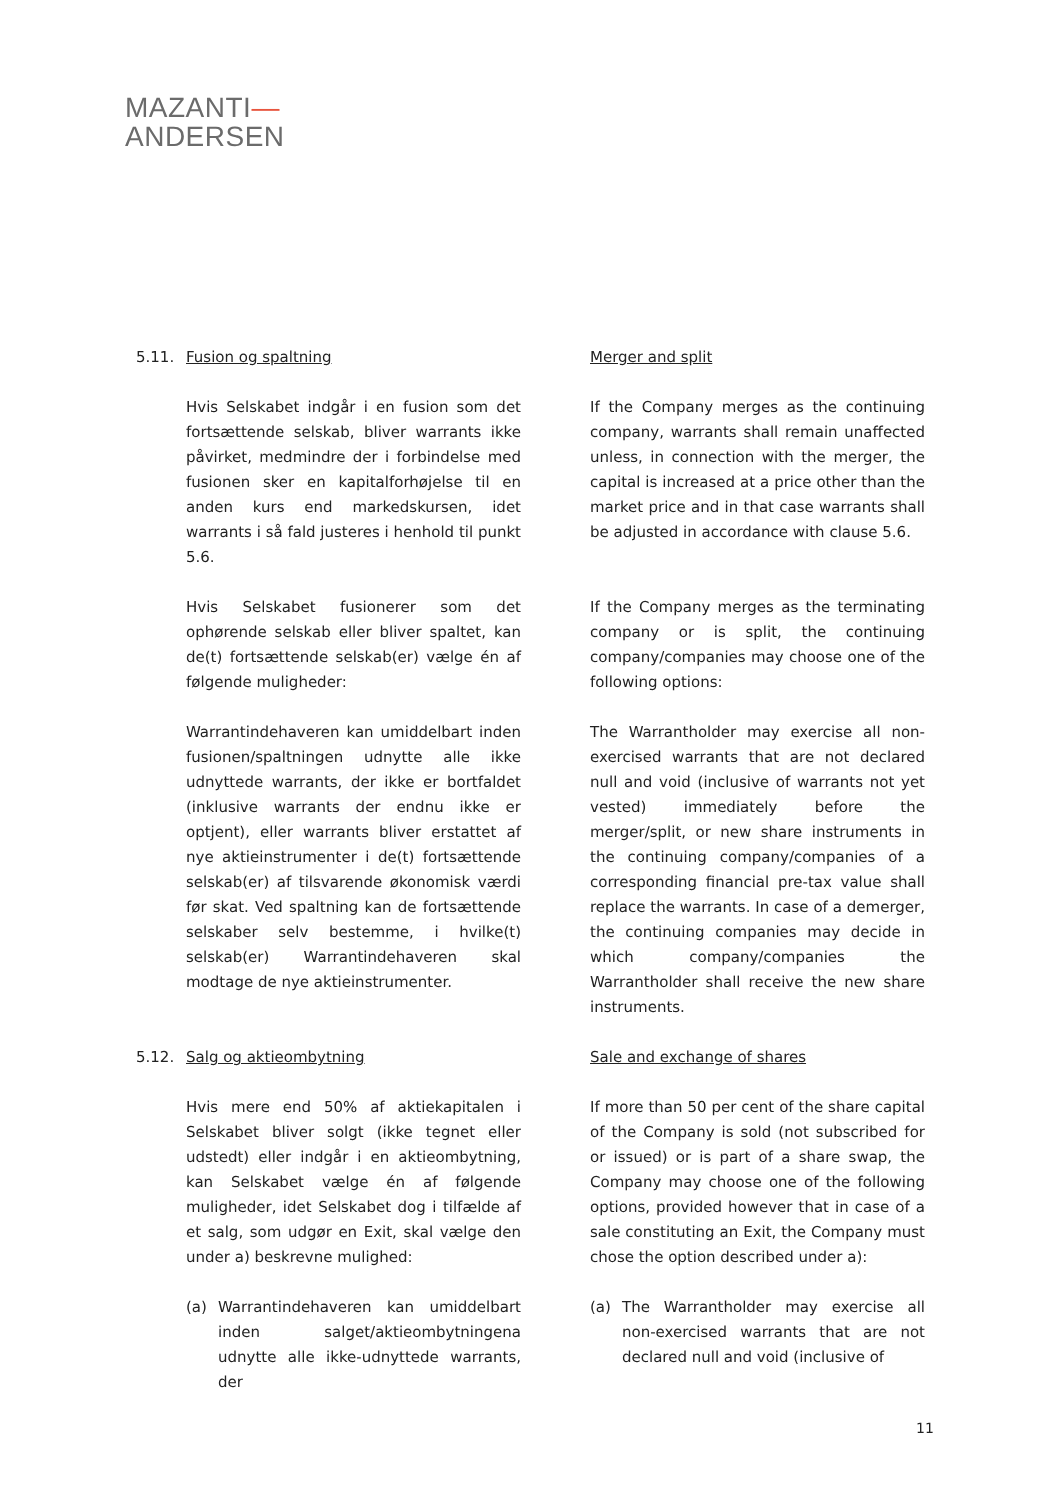MAZANTI—
ANDERSEN
5.11. Fusion og spaltning Merger and split
Hvis Selskabet indgår i en fusion som det fortsættende selskab, bliver warrants ikke påvirket, medmindre der i forbindelse med fusionen sker en kapitalforhøjelse til en anden kurs end markedskursen, idet warrants i så fald justeres i henhold til punkt 5.6.
If the Company merges as the continuing company, warrants shall remain unaffected unless, in connection with the merger, the capital is increased at a price other than the market price and in that case warrants shall be adjusted in accordance with clause 5.6.
Hvis Selskabet fusionerer som det ophørende selskab eller bliver spaltet, kan de(t) fortsættende selskab(er) vælge én af følgende muligheder:
If the Company merges as the terminating company or is split, the continuing company/companies may choose one of the following options:
Warrantindehaveren kan umiddelbart inden fusionen/spaltningen udnytte alle ikke udnyttede warrants, der ikke er bortfaldet (inklusive warrants der endnu ikke er optjent), eller warrants bliver erstattet af nye aktieinstrumenter i de(t) fortsættende selskab(er) af tilsvarende økonomisk værdi før skat. Ved spaltning kan de fortsættende selskaber selv bestemme, i hvilke(t) selskab(er) Warrantindehaveren skal modtage de nye aktieinstrumenter.
The Warrantholder may exercise all non-exercised warrants that are not declared null and void (inclusive of warrants not yet vested) immediately before the merger/split, or new share instruments in the continuing company/companies of a corresponding financial pre-tax value shall replace the warrants. In case of a demerger, the continuing companies may decide in which company/companies the Warrantholder shall receive the new share instruments.
5.12. Salg og aktieombytning Sale and exchange of shares
Hvis mere end 50% af aktiekapitalen i Selskabet bliver solgt (ikke tegnet eller udstedt) eller indgår i en aktieombytning, kan Selskabet vælge én af følgende muligheder, idet Selskabet dog i tilfælde af et salg, som udgør en Exit, skal vælge den under a) beskrevne mulighed:
If more than 50 per cent of the share capital of the Company is sold (not subscribed for or issued) or is part of a share swap, the Company may choose one of the following options, provided however that in case of a sale constituting an Exit, the Company must chose the option described under a):
(a) Warrantindehaveren kan umiddelbart inden salget/aktieombytningena udnytte alle ikke-udnyttede warrants, der
(a) The Warrantholder may exercise all non-exercised warrants that are not declared null and void (inclusive of
11